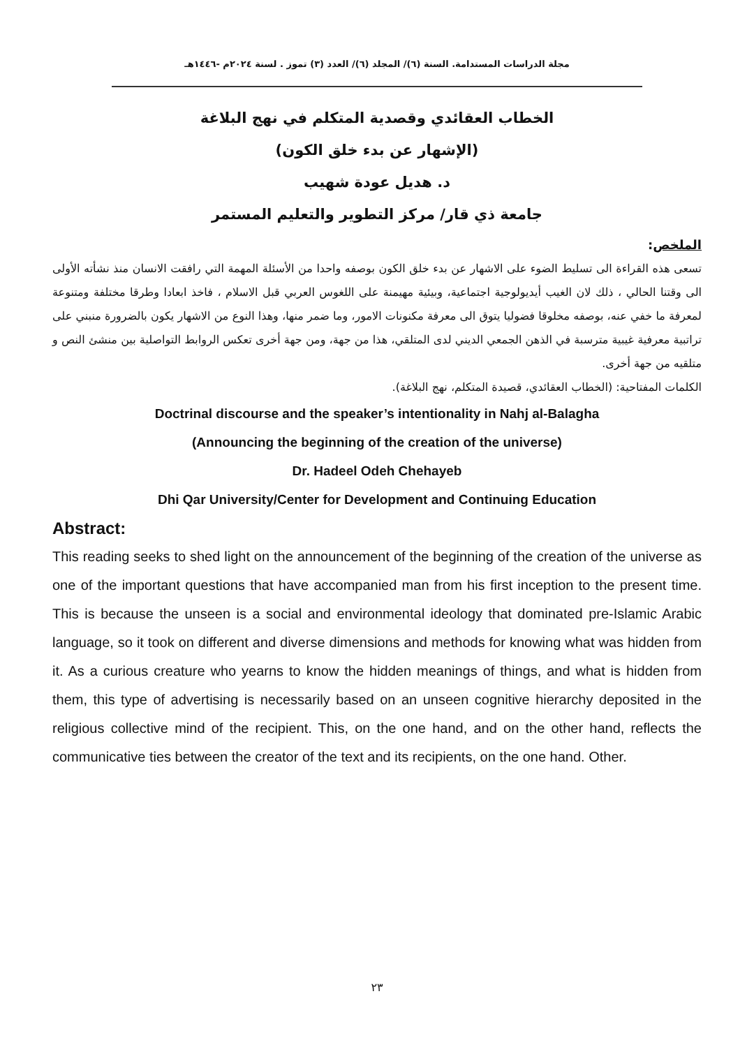مجلة الدراسات المستدامة. السنة (٦)/ المجلد (٦)/ العدد (٣) تموز . لسنة ٢٠٢٤م -١٤٤٦هـ
الخطاب العقائدي وقصدية المتكلم في نهج البلاغة
(الإشهار عن بدء خلق الكون)
د. هديل عودة شهيب
جامعة ذي قار/ مركز التطوير والتعليم المستمر
الملخص:
تسعى هذه القراءة الى تسليط الضوء على الاشهار عن بدء خلق الكون بوصفه واحدا من الأسئلة المهمة التي رافقت الانسان منذ نشأته الأولى الى وقتنا الحالي ، ذلك لان الغيب أيديولوجية اجتماعية، وبيئية مهيمنة على اللغوس العربي قبل الاسلام ، فاخذ ابعادا وطرقا مختلفة ومتنوعة لمعرفة ما خفي عنه، بوصفه مخلوقا فضوليا يتوق الى معرفة مكنونات الامور، وما ضمر منها، وهذا النوع من الاشهار يكون بالضرورة منبني على تراتبية معرفية غيبية مترسبة في الذهن الجمعي الديني لدى المتلقي، هذا من جهة، ومن جهة أخرى تعكس الروابط التواصلية بين منشئ النص و متلقيه من جهة أخرى.
الكلمات المفتاحية: (الخطاب العقائدي، قصيدة المتكلم، نهج البلاغة).
Doctrinal discourse and the speaker’s intentionality in Nahj al-Balagha
(Announcing the beginning of the creation of the universe)
Dr. Hadeel Odeh Chehayeb
Dhi Qar University/Center for Development and Continuing Education
Abstract:
This reading seeks to shed light on the announcement of the beginning of the creation of the universe as one of the important questions that have accompanied man from his first inception to the present time. This is because the unseen is a social and environmental ideology that dominated pre-Islamic Arabic language, so it took on different and diverse dimensions and methods for knowing what was hidden from it. As a curious creature who yearns to know the hidden meanings of things, and what is hidden from them, this type of advertising is necessarily based on an unseen cognitive hierarchy deposited in the religious collective mind of the recipient. This, on the one hand, and on the other hand, reflects the communicative ties between the creator of the text and its recipients, on the one hand. Other.
٢٣